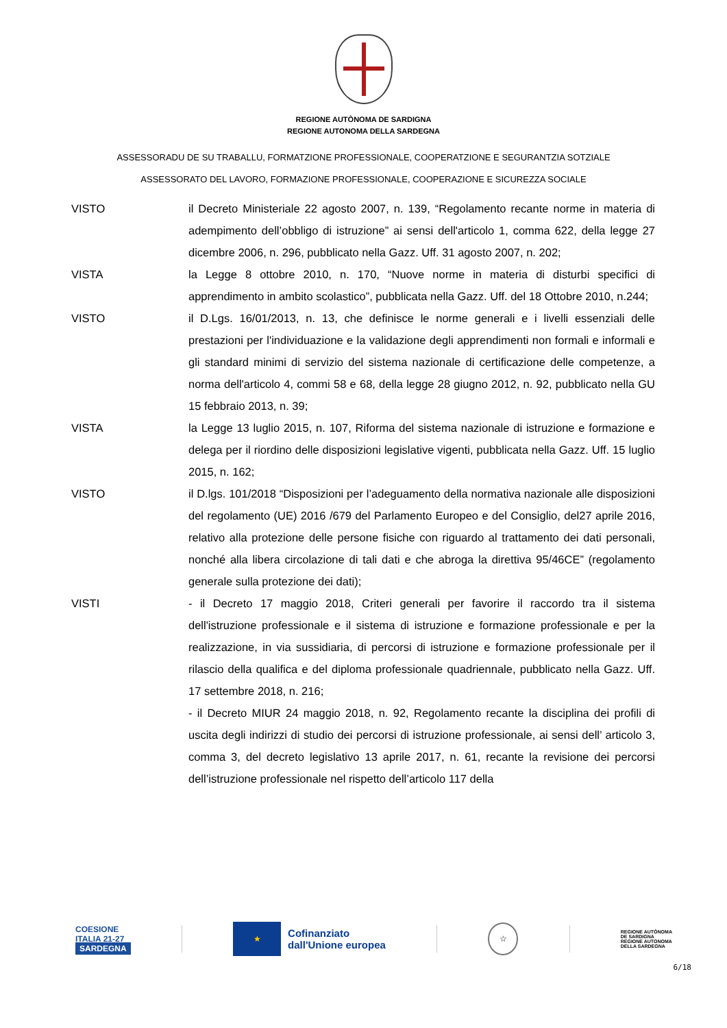REGIONE AUTÒNOMA DE SARDIGNA
REGIONE AUTONOMA DELLA SARDEGNA
ASSESSORADU DE SU TRABALLU, FORMATZIONE PROFESSIONALE, COOPERATZIONE E SEGURANTZIA SOTZIALE
ASSESSORATO DEL LAVORO, FORMAZIONE PROFESSIONALE, COOPERAZIONE E SICUREZZA SOCIALE
VISTO il Decreto Ministeriale 22 agosto 2007, n. 139, “Regolamento recante norme in materia di adempimento dell’obbligo di istruzione” ai sensi dell'articolo 1, comma 622, della legge 27 dicembre 2006, n. 296, pubblicato nella Gazz. Uff. 31 agosto 2007, n. 202;
VISTA la Legge 8 ottobre 2010, n. 170, “Nuove norme in materia di disturbi specifici di apprendimento in ambito scolastico”, pubblicata nella Gazz. Uff. del 18 Ottobre 2010, n.244;
VISTO il D.Lgs. 16/01/2013, n. 13, che definisce le norme generali e i livelli essenziali delle prestazioni per l'individuazione e la validazione degli apprendimenti non formali e informali e gli standard minimi di servizio del sistema nazionale di certificazione delle competenze, a norma dell'articolo 4, commi 58 e 68, della legge 28 giugno 2012, n. 92, pubblicato nella GU 15 febbraio 2013, n. 39;
VISTA la Legge 13 luglio 2015, n. 107, Riforma del sistema nazionale di istruzione e formazione e delega per il riordino delle disposizioni legislative vigenti, pubblicata nella Gazz. Uff. 15 luglio 2015, n. 162;
VISTO il D.lgs. 101/2018 “Disposizioni per l’adeguamento della normativa nazionale alle disposizioni del regolamento (UE) 2016 /679 del Parlamento Europeo e del Consiglio, del27 aprile 2016, relativo alla protezione delle persone fisiche con riguardo al trattamento dei dati personali, nonché alla libera circolazione di tali dati e che abroga la direttiva 95/46CE” (regolamento generale sulla protezione dei dati);
VISTI - il Decreto 17 maggio 2018, Criteri generali per favorire il raccordo tra il sistema dell'istruzione professionale e il sistema di istruzione e formazione professionale e per la realizzazione, in via sussidiaria, di percorsi di istruzione e formazione professionale per il rilascio della qualifica e del diploma professionale quadriennale, pubblicato nella Gazz. Uff. 17 settembre 2018, n. 216;
- il Decreto MIUR 24 maggio 2018, n. 92, Regolamento recante la disciplina dei profili di uscita degli indirizzi di studio dei percorsi di istruzione professionale, ai sensi dell’ articolo 3, comma 3, del decreto legislativo 13 aprile 2017, n. 61, recante la revisione dei percorsi dell’istruzione professionale nel rispetto dell’articolo 117 della
COESIONE
ITALIA 21-27
SARDEGNA
★
Cofinanziato
dall'Unione europea
☆
REGIONE AUTÒNOMA
DE SARDIGNA
REGIONE AUTONOMA
DELLA SARDEGNA
6/18